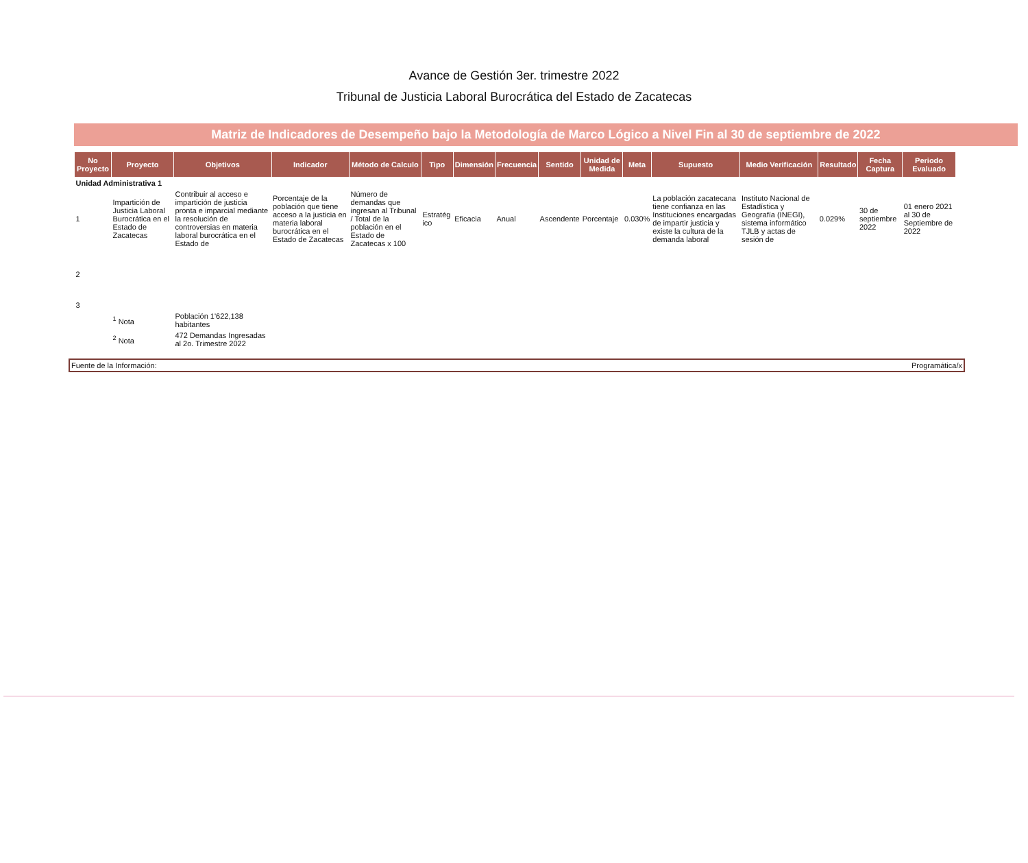Avance de Gestión 3er. trimestre 2022
Tribunal de Justicia Laboral Burocrática del Estado de Zacatecas
Matriz de Indicadores de Desempeño bajo la Metodología de Marco Lógico a Nivel Fin al 30 de septiembre de 2022
| No Proyecto | Proyecto | Objetivos | Indicador | Método de Calculo | Tipo | Dimensión | Frecuencia | Sentido | Unidad de Medida | Meta | Supuesto | Medio Verificación | Resultado | Fecha Captura | Periodo Evaluado |
| --- | --- | --- | --- | --- | --- | --- | --- | --- | --- | --- | --- | --- | --- | --- | --- |
| Unidad Administrativa 1 | | | | | | | | | | | | | | | |
| 1 | Impartición de Justicia Laboral Burocrática en el Estado de Zacatecas | Contribuir al acceso e impartición de justicia pronta e imparcial mediante la resolución de controversias en materia laboral burocrática en el Estado de | Porcentaje de la población que tiene acceso a la justicia en materia laboral burocrática en el Estado de Zacatecas | Número de demandas que ingresan al Tribunal / Total de la población en el Estado de Zacatecas x 100 | Estratég ico | Eficacia | Anual | Ascendente | Porcentaje | 0.030% | La población zacatecana tiene confianza en las Instituciones encargadas de impartir justicia y existe la cultura de la demanda laboral | Instituto Nacional de Estadística y Geografía (INEGI), sistema informático TJLB y actas de sesión de | 0.029% | 30 de septiembre 2022 | 01 enero 2021 al 30 de Septiembre de 2022 |
| 2 | | | | | | | | | | | | | | | |
| 3 | | | | | | | | | | | | | | | |
| | <sup>1</sup> Nota | Población 1'622,138 habitantes | | | | | | | | | | | | | |
| | <sup>2</sup> Nota | 472 Demandas Ingresadas al 2o. Trimestre 2022 | | | | | | | | | | | | | |
Fuente de la Información: Programática/x